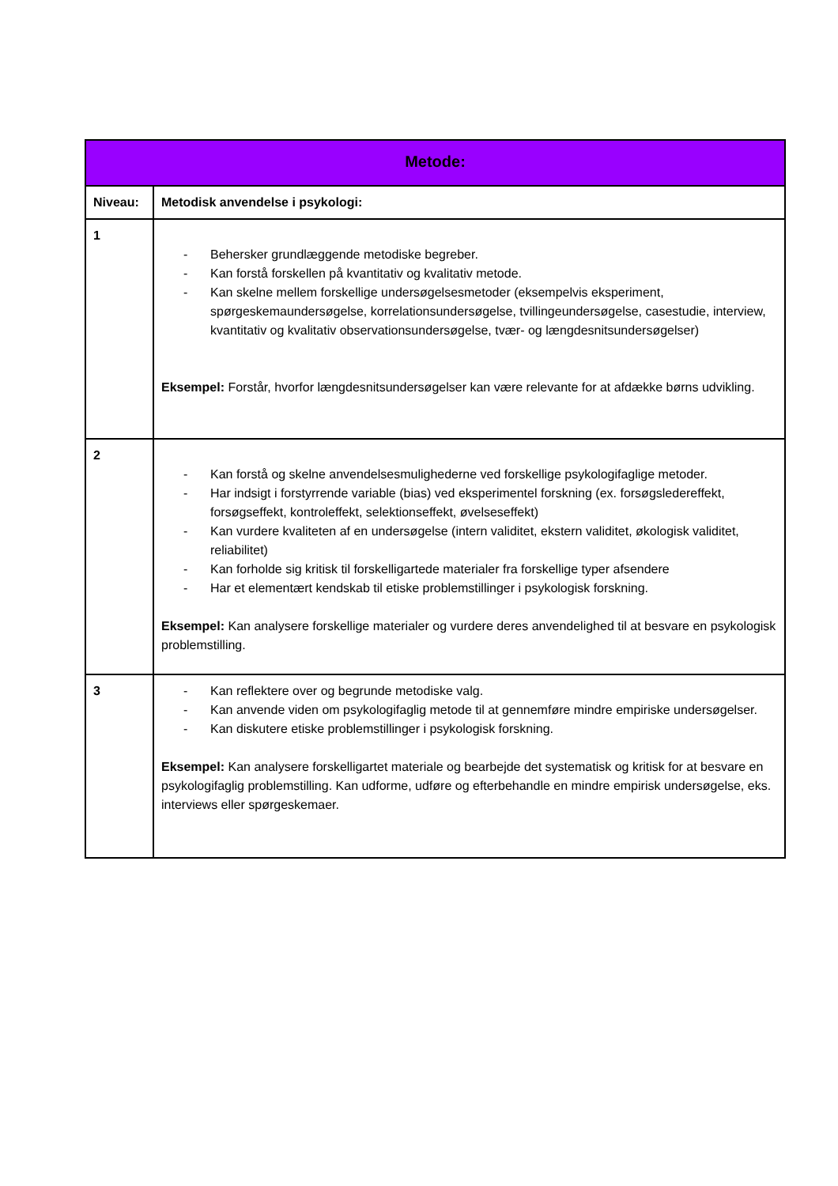| Metode: | |
| --- | --- |
| Niveau: | Metodisk anvendelse i psykologi: |
| 1 | - Behersker grundlæggende metodiske begreber. - Kan forstå forskellen på kvantitativ og kvalitativ metode. - Kan skelne mellem forskellige undersøgelsesmetoder (eksempelvis eksperiment, spørgeskemaundersøgelse, korrelationsundersøgelse, tvillingeundersøgelse, casestudie, interview, kvantitativ og kvalitativ observationsundersøgelse, tvær- og længdesnitsundersøgelser) Eksempel: Forstår, hvorfor længdesnitsundersøgelser kan være relevante for at afdække børns udvikling. |
| 2 | - Kan forstå og skelne anvendelsesmulighederne ved forskellige psykologifaglige metoder. - Har indsigt i forstyrrende variable (bias) ved eksperimentel forskning (ex. forsøgsledereffekt, forsøgseffekt, kontroleffekt, selektionseffekt, øvelseseffekt) - Kan vurdere kvaliteten af en undersøgelse (intern validitet, ekstern validitet, økologisk validitet, reliabilitet) - Kan forholde sig kritisk til forskelligartede materialer fra forskellige typer afsendere - Har et elementært kendskab til etiske problemstillinger i psykologisk forskning. Eksempel: Kan analysere forskellige materialer og vurdere deres anvendelighed til at besvare en psykologisk problemstilling. |
| 3 | - Kan reflektere over og begrunde metodiske valg. - Kan anvende viden om psykologifaglig metode til at gennemføre mindre empiriske undersøgelser. - Kan diskutere etiske problemstillinger i psykologisk forskning. Eksempel: Kan analysere forskelligartet materiale og bearbejde det systematisk og kritisk for at besvare en psykologifaglig problemstilling. Kan udforme, udføre og efterbehandle en mindre empirisk undersøgelse, eks. interviews eller spørgeskemaer. |